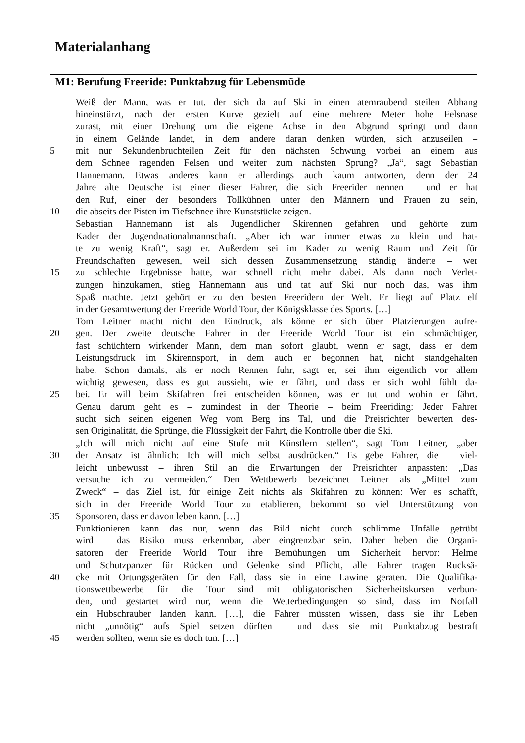Materialanhang
M1: Berufung Freeride: Punktabzug für Lebensmüde
Weiß der Mann, was er tut, der sich da auf Ski in einen atemraubend steilen Abhang
hineinstürzt, nach der ersten Kurve gezielt auf eine mehrere Meter hohe Felsnase
zurast, mit einer Drehung um die eigene Achse in den Abgrund springt und dann
in einem Gelände landet, in dem andere daran denken würden, sich anzuseilen –
5 mit nur Sekundenbruchteilen Zeit für den nächsten Schwung vorbei an einem aus
dem Schnee ragenden Felsen und weiter zum nächsten Sprung? „Ja“, sagt Sebastian
Hannemann. Etwas anderes kann er allerdings auch kaum antworten, denn der 24
Jahre alte Deutsche ist einer dieser Fahrer, die sich Freerider nennen – und er hat
den Ruf, einer der besonders Tollkühnen unter den Männern und Frauen zu sein,
10 die abseits der Pisten im Tiefschnee ihre Kunststücke zeigen.
Sebastian Hannemann ist als Jugendlicher Skirennen gefahren und gehörte zum
Kader der Jugendnationalmannschaft. „Aber ich war immer etwas zu klein und hat-
te zu wenig Kraft“, sagt er. Außerdem sei im Kader zu wenig Raum und Zeit für
Freundschaften gewesen, weil sich dessen Zusammensetzung ständig änderte – wer
15 zu schlechte Ergebnisse hatte, war schnell nicht mehr dabei. Als dann noch Verlet-
zungen hinzukamen, stieg Hannemann aus und tat auf Ski nur noch das, was ihm
Spaß machte. Jetzt gehört er zu den besten Freeridern der Welt. Er liegt auf Platz elf
in der Gesamtwertung der Freeride World Tour, der Königsklasse des Sports. […]
Tom Leitner macht nicht den Eindruck, als könne er sich über Platzierungen aufre-
20 gen. Der zweite deutsche Fahrer in der Freeride World Tour ist ein schmächtiger,
fast schüchtern wirkender Mann, dem man sofort glaubt, wenn er sagt, dass er dem
Leistungsdruck im Skirennsport, in dem auch er begonnen hat, nicht standgehalten
habe. Schon damals, als er noch Rennen fuhr, sagt er, sei ihm eigentlich vor allem
wichtig gewesen, dass es gut aussieht, wie er fährt, und dass er sich wohl fühlt da-
25 bei. Er will beim Skifahren frei entscheiden können, was er tut und wohin er fährt.
Genau darum geht es – zumindest in der Theorie – beim Freeriding: Jeder Fahrer
sucht sich seinen eigenen Weg vom Berg ins Tal, und die Preisrichter bewerten des-
sen Originalität, die Sprünge, die Flüssigkeit der Fahrt, die Kontrolle über die Ski.
„Ich will mich nicht auf eine Stufe mit Künstlern stellen“, sagt Tom Leitner, „aber
30 der Ansatz ist ähnlich: Ich will mich selbst ausdrücken.“ Es gebe Fahrer, die – viel-
leicht unbewusst – ihren Stil an die Erwartungen der Preisrichter anpassten: „Das
versuche ich zu vermeiden.“ Den Wettbewerb bezeichnet Leitner als „Mittel zum
Zweck“ – das Ziel ist, für einige Zeit nichts als Skifahren zu können: Wer es schafft,
sich in der Freeride World Tour zu etablieren, bekommt so viel Unterstützung von
35 Sponsoren, dass er davon leben kann. […]
Funktionieren kann das nur, wenn das Bild nicht durch schlimme Unfälle getrübt
wird – das Risiko muss erkennbar, aber eingrenzbar sein. Daher heben die Organi-
satoren der Freeride World Tour ihre Bemühungen um Sicherheit hervor: Helme
und Schutzpanzer für Rücken und Gelenke sind Pflicht, alle Fahrer tragen Rucksä-
40 cke mit Ortungsgeräten für den Fall, dass sie in eine Lawine geraten. Die Qualifika-
tionswettbewerbe für die Tour sind mit obligatorischen Sicherheitskursen verbun-
den, und gestartet wird nur, wenn die Wetterbedingungen so sind, dass im Notfall
ein Hubschrauber landen kann. […], die Fahrer müssten wissen, dass sie ihr Leben
nicht „unnötig“ aufs Spiel setzen dürften – und dass sie mit Punktabzug bestraft
45 werden sollten, wenn sie es doch tun. […]